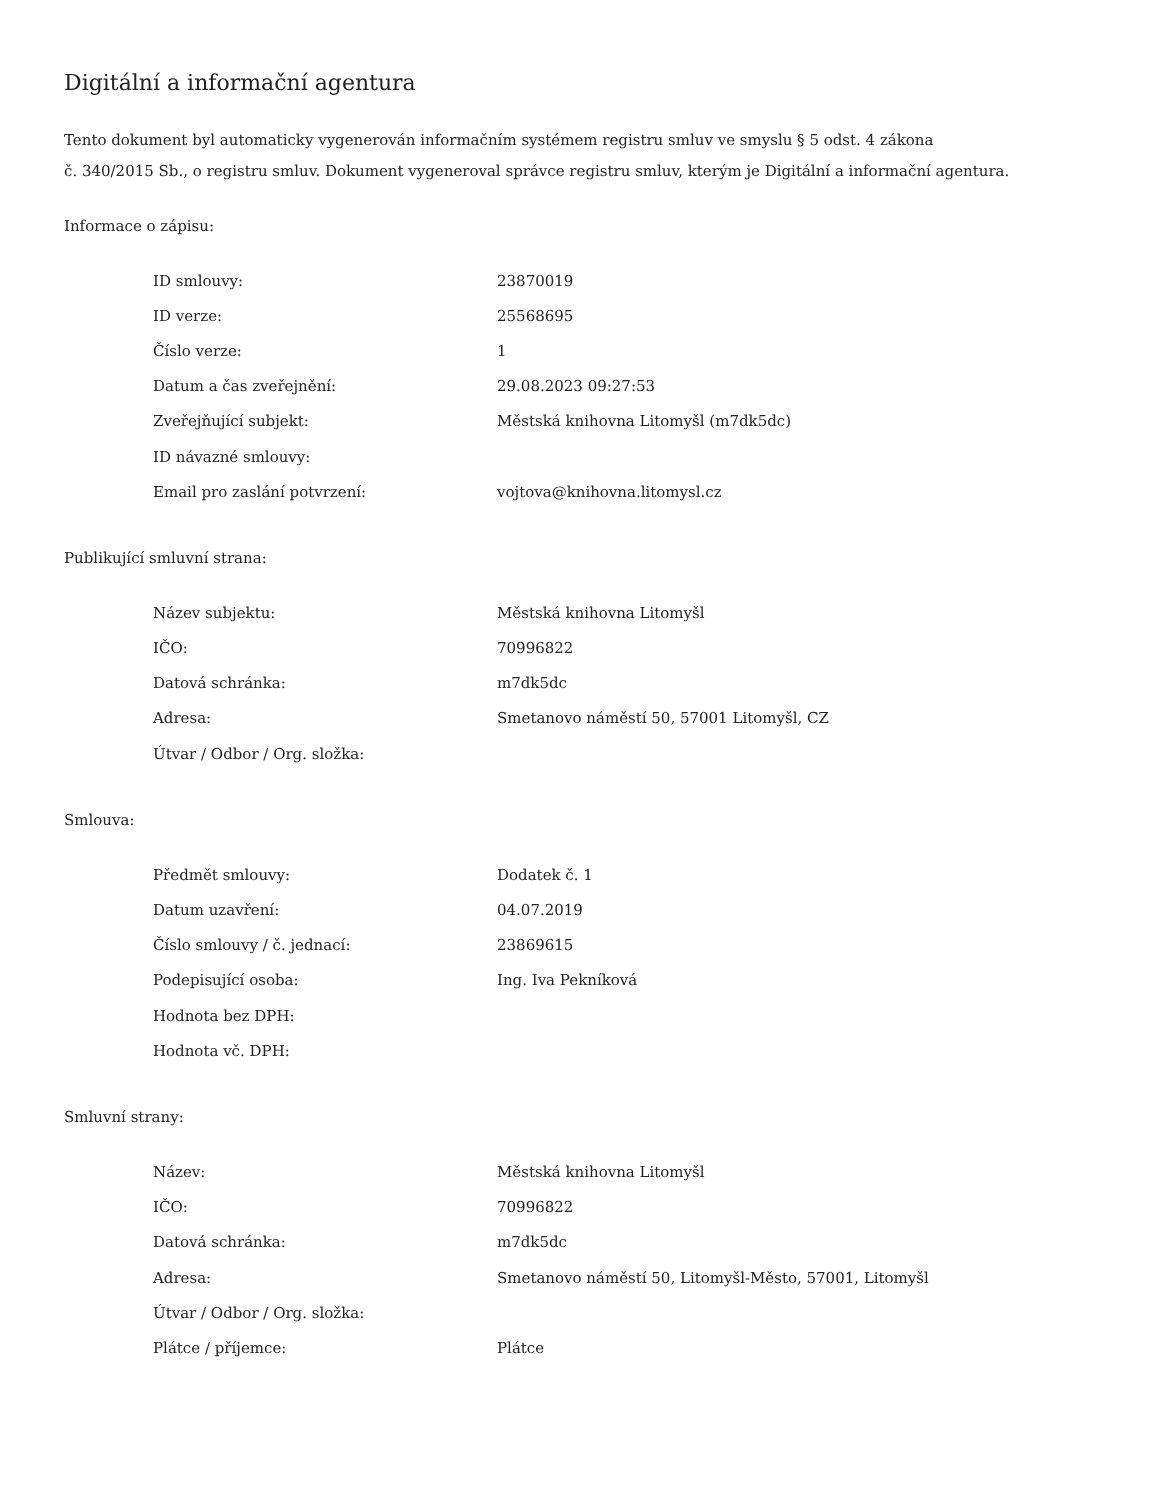Digitální a informační agentura
Tento dokument byl automaticky vygenerován informačním systémem registru smluv ve smyslu § 5 odst. 4 zákona
č. 340/2015 Sb., o registru smluv. Dokument vygeneroval správce registru smluv, kterým je Digitální a informační agentura.
Informace o zápisu:
| ID smlouvy: | 23870019 |
| ID verze: | 25568695 |
| Číslo verze: | 1 |
| Datum a čas zveřejnění: | 29.08.2023 09:27:53 |
| Zveřejňující subjekt: | Městská knihovna Litomyšl (m7dk5dc) |
| ID návazné smlouvy: | |
| Email pro zaslání potvrzení: | vojtova@knihovna.litomysl.cz |
Publikující smluvní strana:
| Název subjektu: | Městská knihovna Litomyšl |
| IČO: | 70996822 |
| Datová schránka: | m7dk5dc |
| Adresa: | Smetanovo náměstí 50, 57001 Litomyšl, CZ |
| Útvar / Odbor / Org. složka: | |
Smlouva:
| Předmět smlouvy: | Dodatek č. 1 |
| Datum uzavření: | 04.07.2019 |
| Číslo smlouvy / č. jednací: | 23869615 |
| Podepisující osoba: | Ing. Iva Pekníková |
| Hodnota bez DPH: | |
| Hodnota vč. DPH: | |
Smluvní strany:
| Název: | Městská knihovna Litomyšl |
| IČO: | 70996822 |
| Datová schránka: | m7dk5dc |
| Adresa: | Smetanovo náměstí 50, Litomyšl-Město, 57001, Litomyšl |
| Útvar / Odbor / Org. složka: | |
| Plátce / příjemce: | Plátce |